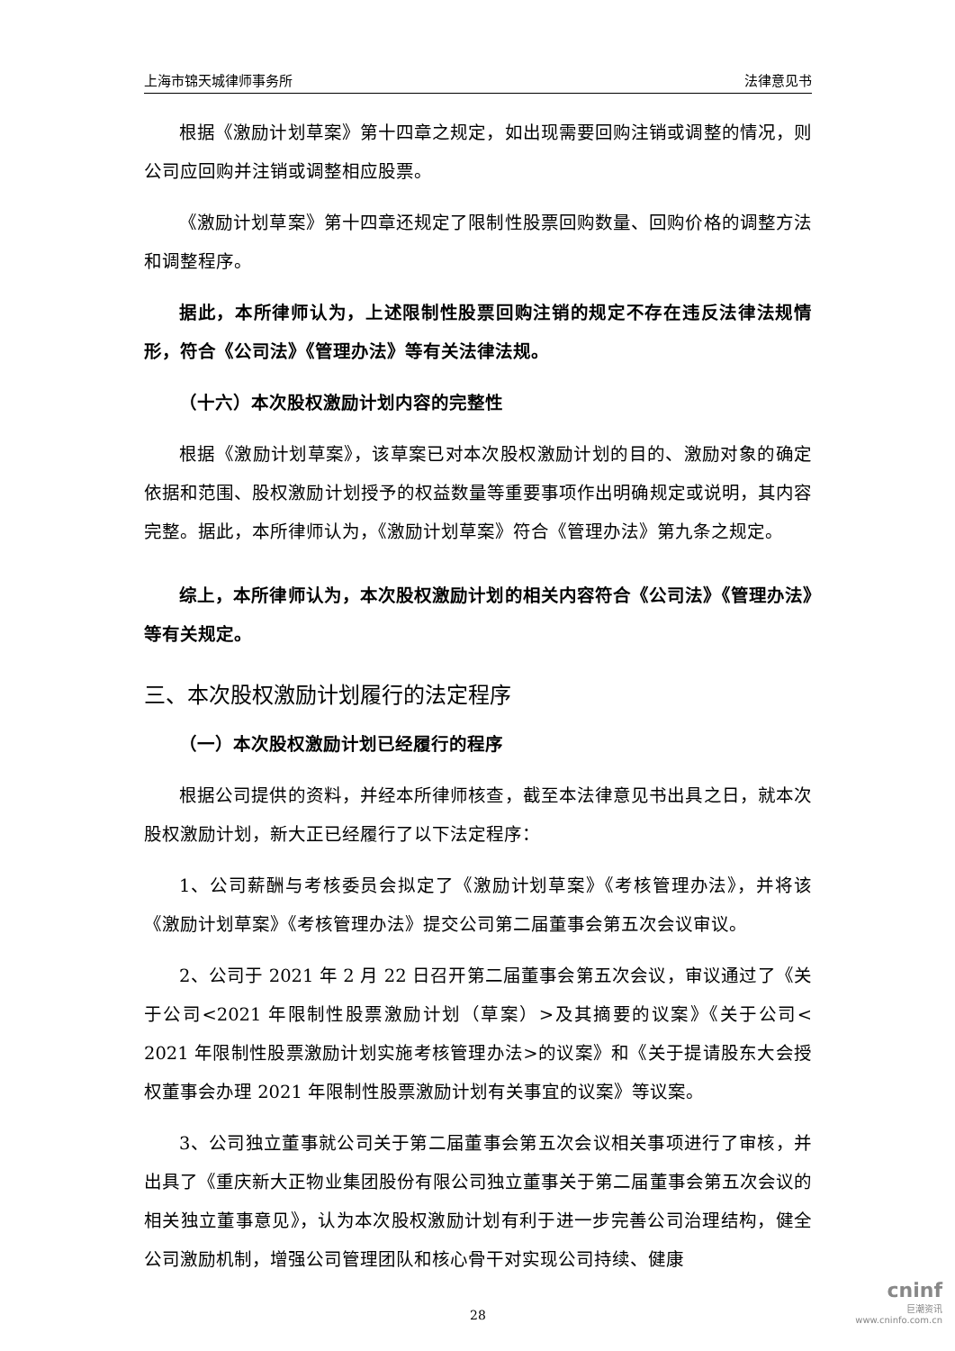上海市锦天城律师事务所 法律意见书
根据《激励计划草案》第十四章之规定，如出现需要回购注销或调整的情况，则公司应回购并注销或调整相应股票。
《激励计划草案》第十四章还规定了限制性股票回购数量、回购价格的调整方法和调整程序。
据此，本所律师认为，上述限制性股票回购注销的规定不存在违反法律法规情形，符合《公司法》《管理办法》等有关法律法规。
（十六）本次股权激励计划内容的完整性
根据《激励计划草案》，该草案已对本次股权激励计划的目的、激励对象的确定依据和范围、股权激励计划授予的权益数量等重要事项作出明确规定或说明，其内容完整。据此，本所律师认为，《激励计划草案》符合《管理办法》第九条之规定。
综上，本所律师认为，本次股权激励计划的相关内容符合《公司法》《管理办法》等有关规定。
三、本次股权激励计划履行的法定程序
（一）本次股权激励计划已经履行的程序
根据公司提供的资料，并经本所律师核查，截至本法律意见书出具之日，就本次股权激励计划，新大正已经履行了以下法定程序：
1、公司薪酬与考核委员会拟定了《激励计划草案》《考核管理办法》，并将该《激励计划草案》《考核管理办法》提交公司第二届董事会第五次会议审议。
2、公司于 2021 年 2 月 22 日召开第二届董事会第五次会议，审议通过了《关于公司<2021 年限制性股票激励计划（草案）>及其摘要的议案》《关于公司< 2021 年限制性股票激励计划实施考核管理办法>的议案》和《关于提请股东大会授权董事会办理 2021 年限制性股票激励计划有关事宜的议案》等议案。
3、公司独立董事就公司关于第二届董事会第五次会议相关事项进行了审核，并出具了《重庆新大正物业集团股份有限公司独立董事关于第二届董事会第五次会议的相关独立董事意见》，认为本次股权激励计划有利于进一步完善公司治理结构，健全公司激励机制，增强公司管理团队和核心骨干对实现公司持续、健康
28
cninf
巨潮资讯
www.cninfo.com.cn